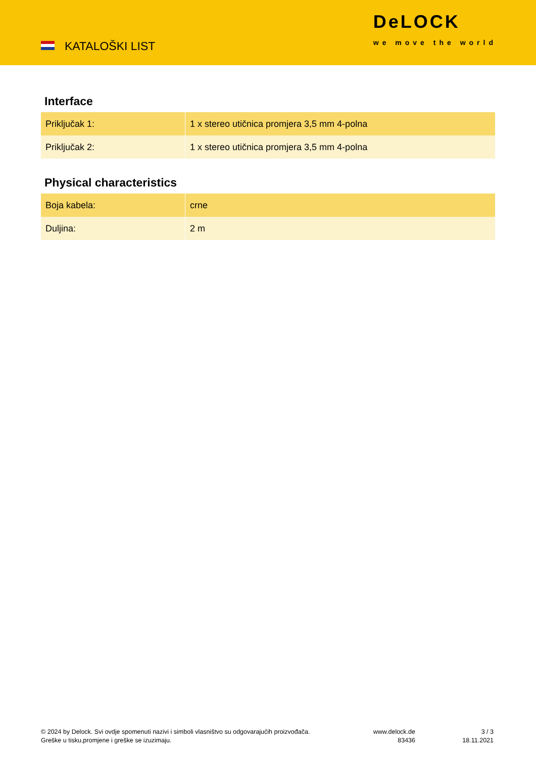KATALOŠKI LIST
DeLOCK
we move the world
Interface
| Priključak 1: | 1 x stereo utičnica promjera 3,5 mm 4-polna |
| Priključak 2: | 1 x stereo utičnica promjera 3,5 mm 4-polna |
Physical characteristics
| Boja kabela: | crne |
| Duljina: | 2 m |
© 2024 by Delock. Svi ovdje spomenuti nazivi i simboli vlasništvo su odgovarajućih proizvođača.
Greške u tisku,promjene i greške se izuzimaju.
www.delock.de
83436
3 / 3
18.11.2021